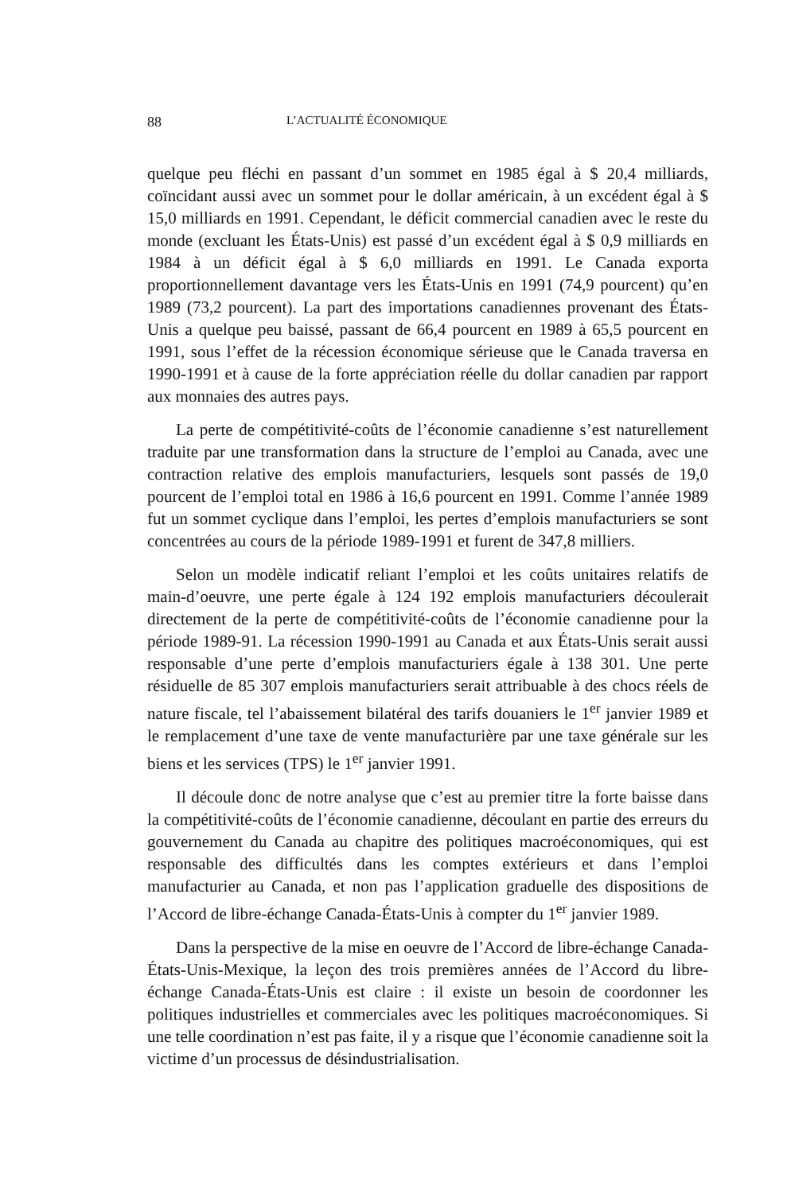88 L’ACTUALITÉ ÉCONOMIQUE
quelque peu fléchi en passant d’un sommet en 1985 égal à $ 20,4 milliards, coïncidant aussi avec un sommet pour le dollar américain, à un excédent égal à $ 15,0 milliards en 1991. Cependant, le déficit commercial canadien avec le reste du monde (excluant les États-Unis) est passé d’un excédent égal à $ 0,9 milliards en 1984 à un déficit égal à $ 6,0 milliards en 1991. Le Canada exporta proportionnellement davantage vers les États-Unis en 1991 (74,9 pourcent) qu’en 1989 (73,2 pourcent). La part des importations canadiennes provenant des États-Unis a quelque peu baissé, passant de 66,4 pourcent en 1989 à 65,5 pourcent en 1991, sous l’effet de la récession économique sérieuse que le Canada traversa en 1990-1991 et à cause de la forte appréciation réelle du dollar canadien par rapport aux monnaies des autres pays.
La perte de compétitivité-coûts de l’économie canadienne s’est naturellement traduite par une transformation dans la structure de l’emploi au Canada, avec une contraction relative des emplois manufacturiers, lesquels sont passés de 19,0 pourcent de l’emploi total en 1986 à 16,6 pourcent en 1991. Comme l’année 1989 fut un sommet cyclique dans l’emploi, les pertes d’emplois manufacturiers se sont concentrées au cours de la période 1989-1991 et furent de 347,8 milliers.
Selon un modèle indicatif reliant l’emploi et les coûts unitaires relatifs de main-d’oeuvre, une perte égale à 124 192 emplois manufacturiers découlerait directement de la perte de compétitivité-coûts de l’économie canadienne pour la période 1989-91. La récession 1990-1991 au Canada et aux États-Unis serait aussi responsable d’une perte d’emplois manufacturiers égale à 138 301. Une perte résiduelle de 85 307 emplois manufacturiers serait attribuable à des chocs réels de nature fiscale, tel l’abaissement bilatéral des tarifs douaniers le 1<sup>er</sup> janvier 1989 et le remplacement d’une taxe de vente manufacturière par une taxe générale sur les biens et les services (TPS) le 1<sup>er</sup> janvier 1991.
Il découle donc de notre analyse que c’est au premier titre la forte baisse dans la compétitivité-coûts de l’économie canadienne, découlant en partie des erreurs du gouvernement du Canada au chapitre des politiques macroéconomiques, qui est responsable des difficultés dans les comptes extérieurs et dans l’emploi manufacturier au Canada, et non pas l’application graduelle des dispositions de l’Accord de libre-échange Canada-États-Unis à compter du 1<sup>er</sup> janvier 1989.
Dans la perspective de la mise en oeuvre de l’Accord de libre-échange Canada-États-Unis-Mexique, la leçon des trois premières années de l’Accord du libre-échange Canada-États-Unis est claire : il existe un besoin de coordonner les politiques industrielles et commerciales avec les politiques macroéconomiques. Si une telle coordination n’est pas faite, il y a risque que l’économie canadienne soit la victime d’un processus de désindustrialisation.